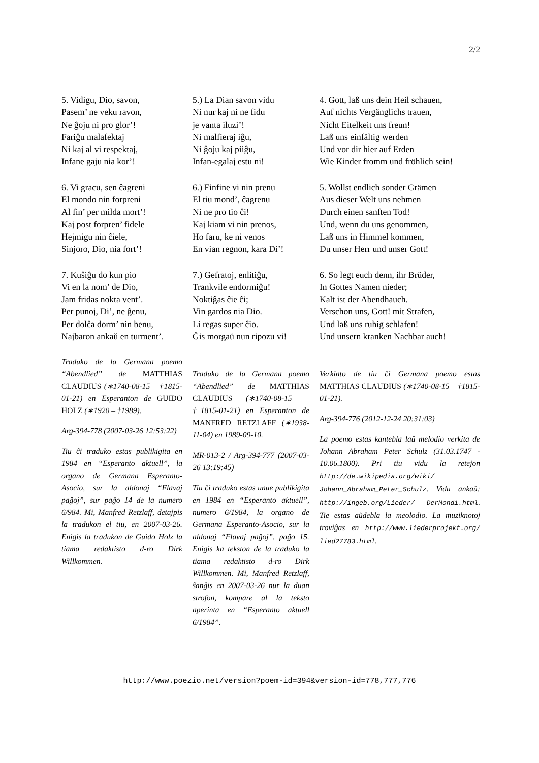2/2
5. Vidigu, Dio, savon,
Pasem’ ne veku ravon,
Ne ĝoju ni pro glor’!
Fariĝu malafektaj
Ni kaj al vi respektaj,
Infane gaju nia kor’!
6. Vi gracu, sen ĉagreni
El mondo nin forpreni
Al fin’ per milda mort’!
Kaj post forpren’ fidele
Hejmigu nin ĉiele,
Sinjoro, Dio, nia fort’!
7. Kuŝiĝu do kun pio
Vi en la nom’ de Dio,
Jam fridas nokta vent’.
Per punoj, Di’, ne ĝenu,
Per dolĉa dorm’ nin benu,
Najbaron ankaŭ en turment’.
Traduko de la Germana poemo “Abendlied” de MATTHIAS CLAUDIUS (∗1740-08-15 – †1815-01-21) en Esperanton de GUIDO HOLZ (∗1920 – †1989).
Arg-394-778 (2007-03-26 12:53:22)
Tiu ĉi traduko estas publikigita en 1984 en “Esperanto aktuell”, la organo de Germana Esperanto-Asocio, sur la aldonaj “Flavaj paĝoj”, sur paĝo 14 de la numero 6/984. Mi, Manfred Retzlaff, detajpis la tradukon el tiu, en 2007-03-26. Enigis la tradukon de Guido Holz la tiama redaktisto d-ro Dirk Willkommen.
5.) La Dian savon vidu
Ni nur kaj ni ne fidu
je vanta iluzi’!
Ni malfieraj iĝu,
Ni ĝoju kaj piiĝu,
Infan-egalaj estu ni!
6.) Finfine vi nin prenu
El tiu mond’, ĉagrenu
Ni ne pro tio ĉi!
Kaj kiam vi nin prenos,
Ho faru, ke ni venos
En vian regnon, kara Di’!
7.) Gefratoj, enlitiĝu,
Trankvile endormiĝu!
Noktiĝas ĉie ĉi;
Vin gardos nia Dio.
Li regas super ĉio.
Ĝis morgaŭ nun ripozu vi!
Traduko de la Germana poemo “Abendlied” de MATTHIAS CLAUDIUS (∗1740-08-15 – †1815-01-21) en Esperanton de MANFRED RETZLAFF (∗1938-11-04) en 1989-09-10.
MR-013-2 / Arg-394-777 (2007-03-26 13:19:45)
Tiu ĉi traduko estas unue publikigita en 1984 en “Esperanto aktuell”, numero 6/1984, la organo de Germana Esperanto-Asocio, sur la aldonaj “Flavaj paĝoj”, paĝo 15. Enigis ka tekston de la traduko la tiama redaktisto d-ro Dirk Willkommen. Mi, Manfred Retzlaff, ŝanĝis en 2007-03-26 nur la duan strofon, kompare al la teksto aperinta en “Esperanto aktuell 6/1984”.
4. Gott, laß uns dein Heil schauen,
Auf nichts Vergänglichs trauen,
Nicht Eitelkeit uns freun!
Laß uns einfältig werden
Und vor dir hier auf Erden
Wie Kinder fromm und fröhlich sein!
5. Wollst endlich sonder Grämen
Aus dieser Welt uns nehmen
Durch einen sanften Tod!
Und, wenn du uns genommen,
Laß uns in Himmel kommen,
Du unser Herr und unser Gott!
6. So legt euch denn, ihr Brüder,
In Gottes Namen nieder;
Kalt ist der Abendhauch.
Verschon uns, Gott! mit Strafen,
Und laß uns ruhig schlafen!
Und unsern kranken Nachbar auch!
Verkinto de tiu ĉi Germana poemo estas MATTHIAS CLAUDIUS (∗1740-08-15 – †1815-01-21).
Arg-394-776 (2012-12-24 20:31:03)
La poemo estas kantebla laŭ melodio verkita de Johann Abraham Peter Schulz (31.03.1747 - 10.06.1800). Pri tiu vidu la retejon http://de.wikipedia.org/wiki/ Johann_Abraham_Peter_Schulz. Vidu ankaŭ: http://ingeb.org/Lieder/ DerMondi.html. Tie estas aŭdebla la meolodio. La muziknotoj troviĝas en http://www.liederprojekt.org/ lied27783.html.
http://www.poezio.net/version?poem-id=394&version-id=778,777,776